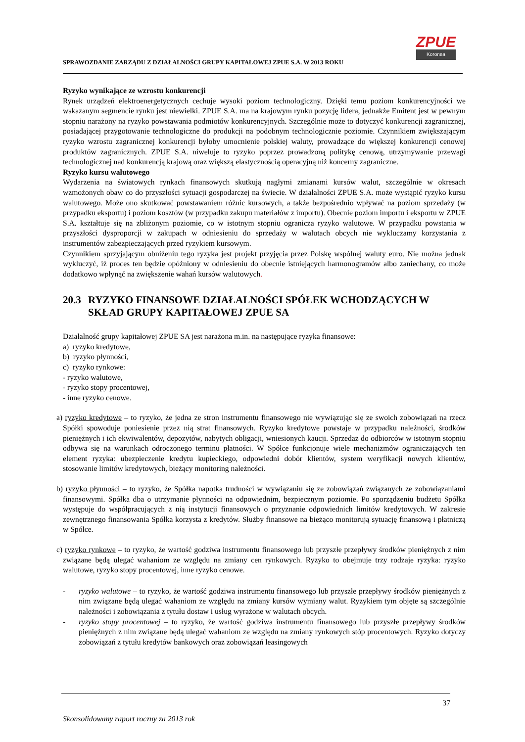SPRAWOZDANIE ZARZĄDU Z DZIAŁALNOŚCI GRUPY KAPITAŁOWEJ ZPUE S.A. W 2013 ROKU
ZPUE
Koronea
Ryzyko wynikające ze wzrostu konkurencji
Rynek urządzeń elektroenergetycznych cechuje wysoki poziom technologiczny. Dzięki temu poziom konkurencyjności we wskazanym segmencie rynku jest niewielki. ZPUE S.A. ma na krajowym rynku pozycję lidera, jednakże Emitent jest w pewnym stopniu narażony na ryzyko powstawania podmiotów konkurencyjnych. Szczególnie może to dotyczyć konkurencji zagranicznej, posiadającej przygotowanie technologiczne do produkcji na podobnym technologicznie poziomie. Czynnikiem zwiększającym ryzyko wzrostu zagranicznej konkurencji byłoby umocnienie polskiej waluty, prowadzące do większej konkurencji cenowej produktów zagranicznych. ZPUE S.A. niweluje to ryzyko poprzez prowadzoną politykę cenową, utrzymywanie przewagi technologicznej nad konkurencją krajową oraz większą elastycznością operacyjną niż koncerny zagraniczne.
Ryzyko kursu walutowego
Wydarzenia na światowych rynkach finansowych skutkują nagłymi zmianami kursów walut, szczególnie w okresach wzmożonych obaw co do przyszłości sytuacji gospodarczej na świecie. W działalności ZPUE S.A. może wystąpić ryzyko kursu walutowego. Może ono skutkować powstawaniem różnic kursowych, a także bezpośrednio wpływać na poziom sprzedaży (w przypadku eksportu) i poziom kosztów (w przypadku zakupu materiałów z importu). Obecnie poziom importu i eksportu w ZPUE S.A. kształtuje się na zbliżonym poziomie, co w istotnym stopniu ogranicza ryzyko walutowe. W przypadku powstania w przyszłości dysproporcji w zakupach w odniesieniu do sprzedaży w walutach obcych nie wykluczamy korzystania z instrumentów zabezpieczających przed ryzykiem kursowym.
Czynnikiem sprzyjającym obniżeniu tego ryzyka jest projekt przyjęcia przez Polskę wspólnej waluty euro. Nie można jednak wykluczyć, iż proces ten będzie opóźniony w odniesieniu do obecnie istniejących harmonogramów albo zaniechany, co może dodatkowo wpłynąć na zwiększenie wahań kursów walutowych.
20.3 RYZYKO FINANSOWE DZIAŁALNOŚCI SPÓŁEK WCHODZĄCYCH W SKŁAD GRUPY KAPITAŁOWEJ ZPUE SA
Działalność grupy kapitałowej ZPUE SA jest narażona m.in. na następujące ryzyka finansowe:
a) ryzyko kredytowe,
b) ryzyko płynności,
c) ryzyko rynkowe:
- ryzyko walutowe,
- ryzyko stopy procentowej,
- inne ryzyko cenowe.
a) ryzyko kredytowe – to ryzyko, że jedna ze stron instrumentu finansowego nie wywiązując się ze swoich zobowiązań na rzecz Spółki spowoduje poniesienie przez nią strat finansowych. Ryzyko kredytowe powstaje w przypadku należności, środków pieniężnych i ich ekwiwalentów, depozytów, nabytych obligacji, wniesionych kaucji. Sprzedaż do odbiorców w istotnym stopniu odbywa się na warunkach odroczonego terminu płatności. W Spółce funkcjonuje wiele mechanizmów ograniczających ten element ryzyka: ubezpieczenie kredytu kupieckiego, odpowiedni dobór klientów, system weryfikacji nowych klientów, stosowanie limitów kredytowych, bieżący monitoring należności.
b) ryzyko płynności – to ryzyko, że Spółka napotka trudności w wywiązaniu się ze zobowiązań związanych ze zobowiązaniami finansowymi. Spółka dba o utrzymanie płynności na odpowiednim, bezpiecznym poziomie. Po sporządzeniu budżetu Spółka występuje do współpracujących z nią instytucji finansowych o przyznanie odpowiednich limitów kredytowych. W zakresie zewnętrznego finansowania Spółka korzysta z kredytów. Służby finansowe na bieżąco monitorują sytuację finansową i płatniczą w Spółce.
c) ryzyko rynkowe – to ryzyko, że wartość godziwa instrumentu finansowego lub przyszłe przepływy środków pieniężnych z nim związane będą ulegać wahaniom ze względu na zmiany cen rynkowych. Ryzyko to obejmuje trzy rodzaje ryzyka: ryzyko walutowe, ryzyko stopy procentowej, inne ryzyko cenowe.
- ryzyko walutowe – to ryzyko, że wartość godziwa instrumentu finansowego lub przyszłe przepływy środków pieniężnych z nim związane będą ulegać wahaniom ze względu na zmiany kursów wymiany walut. Ryzykiem tym objęte są szczególnie należności i zobowiązania z tytułu dostaw i usług wyrażone w walutach obcych.
- ryzyko stopy procentowej – to ryzyko, że wartość godziwa instrumentu finansowego lub przyszłe przepływy środków pieniężnych z nim związane będą ulegać wahaniom ze względu na zmiany rynkowych stóp procentowych. Ryzyko dotyczy zobowiązań z tytułu kredytów bankowych oraz zobowiązań leasingowych
37
Skonsolidowany raport roczny za 2013 rok